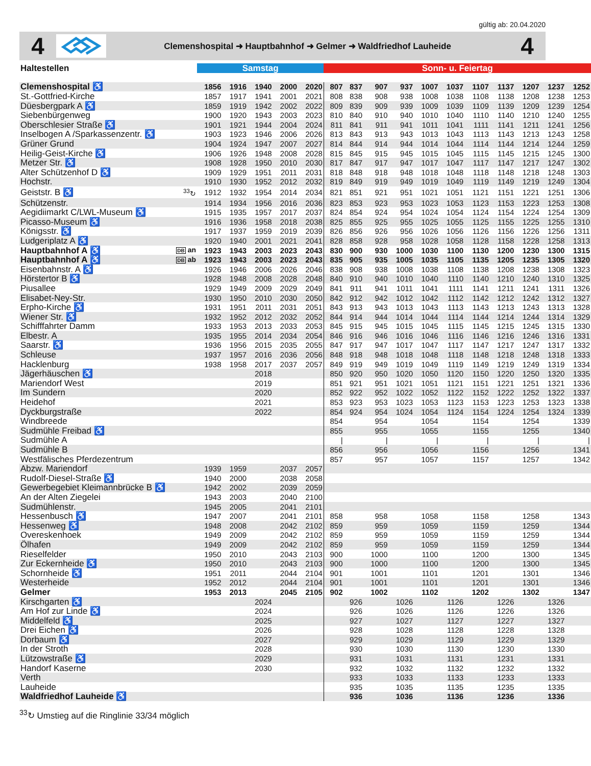gültig ab: 20.04.2020
4
Clemenshospital ➜ Hauptbahnhof ➜ Gelmer ➜ Waldfriedhof Lauheide
4
| Haltestellen | | Samstag | | | | | Sonn- u. Feiertag | | | | | | | | | | |
| --- | --- | --- | --- | --- | --- | --- | --- | --- | --- | --- | --- | --- | --- | --- | --- | --- | --- |
| Clemenshospital ♿ | | 1856 | 1916 | 1940 | 2000 | 2020 | 807 | 837 | 907 | 937 | 1007 | 1037 | 1107 | 1137 | 1207 | 1237 | 1252 |
| St.-Gottfried-Kirche | | 1857 | 1917 | 1941 | 2001 | 2021 | 808 | 838 | 908 | 938 | 1008 | 1038 | 1108 | 1138 | 1208 | 1238 | 1253 |
| Düesbergpark A ♿ | | 1859 | 1919 | 1942 | 2002 | 2022 | 809 | 839 | 909 | 939 | 1009 | 1039 | 1109 | 1139 | 1209 | 1239 | 1254 |
| Siebenbürgenweg | | 1900 | 1920 | 1943 | 2003 | 2023 | 810 | 840 | 910 | 940 | 1010 | 1040 | 1110 | 1140 | 1210 | 1240 | 1255 |
| Oberschlesier Straße ♿ | | 1901 | 1921 | 1944 | 2004 | 2024 | 811 | 841 | 911 | 941 | 1011 | 1041 | 1111 | 1141 | 1211 | 1241 | 1256 |
| Inselbogen A /Sparkassenzentr. ♿ | | 1903 | 1923 | 1946 | 2006 | 2026 | 813 | 843 | 913 | 943 | 1013 | 1043 | 1113 | 1143 | 1213 | 1243 | 1258 |
| Grüner Grund | | 1904 | 1924 | 1947 | 2007 | 2027 | 814 | 844 | 914 | 944 | 1014 | 1044 | 1114 | 1144 | 1214 | 1244 | 1259 |
| Heilig-Geist-Kirche ♿ | | 1906 | 1926 | 1948 | 2008 | 2028 | 815 | 845 | 915 | 945 | 1015 | 1045 | 1115 | 1145 | 1215 | 1245 | 1300 |
| Metzer Str. ♿ | | 1908 | 1928 | 1950 | 2010 | 2030 | 817 | 847 | 917 | 947 | 1017 | 1047 | 1117 | 1147 | 1217 | 1247 | 1302 |
| Alter Schützenhof D ♿ | | 1909 | 1929 | 1951 | 2011 | 2031 | 818 | 848 | 918 | 948 | 1018 | 1048 | 1118 | 1148 | 1218 | 1248 | 1303 |
| Hochstr. | | 1910 | 1930 | 1952 | 2012 | 2032 | 819 | 849 | 919 | 949 | 1019 | 1049 | 1119 | 1149 | 1219 | 1249 | 1304 |
| Geiststr. B ♿ | <sup>33</sup>↻ | 1912 | 1932 | 1954 | 2014 | 2034 | 821 | 851 | 921 | 951 | 1021 | 1051 | 1121 | 1151 | 1221 | 1251 | 1306 |
| Schützenstr. | | 1914 | 1934 | 1956 | 2016 | 2036 | 823 | 853 | 923 | 953 | 1023 | 1053 | 1123 | 1153 | 1223 | 1253 | 1308 |
| Aegidiimarkt C/LWL-Museum ♿ | | 1915 | 1935 | 1957 | 2017 | 2037 | 824 | 854 | 924 | 954 | 1024 | 1054 | 1124 | 1154 | 1224 | 1254 | 1309 |
| Picasso-Museum ♿ | | 1916 | 1936 | 1958 | 2018 | 2038 | 825 | 855 | 925 | 955 | 1025 | 1055 | 1125 | 1155 | 1225 | 1255 | 1310 |
| Königsstr. ♿ | | 1917 | 1937 | 1959 | 2019 | 2039 | 826 | 856 | 926 | 956 | 1026 | 1056 | 1126 | 1156 | 1226 | 1256 | 1311 |
| Ludgeriplatz A ♿ | | 1920 | 1940 | 2001 | 2021 | 2041 | 828 | 858 | 928 | 958 | 1028 | 1058 | 1128 | 1158 | 1228 | 1258 | 1313 |
| Hauptbahnhof A ♿ | DB an | 1923 | 1943 | 2003 | 2023 | 2043 | 830 | 900 | 930 | 1000 | 1030 | 1100 | 1130 | 1200 | 1230 | 1300 | 1315 |
| Hauptbahnhof A ♿ | DB ab | 1923 | 1943 | 2003 | 2023 | 2043 | 835 | 905 | 935 | 1005 | 1035 | 1105 | 1135 | 1205 | 1235 | 1305 | 1320 |
| Eisenbahnstr. A ♿ | | 1926 | 1946 | 2006 | 2026 | 2046 | 838 | 908 | 938 | 1008 | 1038 | 1108 | 1138 | 1208 | 1238 | 1308 | 1323 |
| Hörstertor B ♿ | | 1928 | 1948 | 2008 | 2028 | 2048 | 840 | 910 | 940 | 1010 | 1040 | 1110 | 1140 | 1210 | 1240 | 1310 | 1325 |
| Piusallee | | 1929 | 1949 | 2009 | 2029 | 2049 | 841 | 911 | 941 | 1011 | 1041 | 1111 | 1141 | 1211 | 1241 | 1311 | 1326 |
| Elisabet-Ney-Str. | | 1930 | 1950 | 2010 | 2030 | 2050 | 842 | 912 | 942 | 1012 | 1042 | 1112 | 1142 | 1212 | 1242 | 1312 | 1327 |
| Erpho-Kirche ♿ | | 1931 | 1951 | 2011 | 2031 | 2051 | 843 | 913 | 943 | 1013 | 1043 | 1113 | 1143 | 1213 | 1243 | 1313 | 1328 |
| Wiener Str. ♿ | | 1932 | 1952 | 2012 | 2032 | 2052 | 844 | 914 | 944 | 1014 | 1044 | 1114 | 1144 | 1214 | 1244 | 1314 | 1329 |
| Schifffahrter Damm | | 1933 | 1953 | 2013 | 2033 | 2053 | 845 | 915 | 945 | 1015 | 1045 | 1115 | 1145 | 1215 | 1245 | 1315 | 1330 |
| Elbestr. A | | 1935 | 1955 | 2014 | 2034 | 2054 | 846 | 916 | 946 | 1016 | 1046 | 1116 | 1146 | 1216 | 1246 | 1316 | 1331 |
| Saarstr. ♿ | | 1936 | 1956 | 2015 | 2035 | 2055 | 847 | 917 | 947 | 1017 | 1047 | 1117 | 1147 | 1217 | 1247 | 1317 | 1332 |
| Schleuse | | 1937 | 1957 | 2016 | 2036 | 2056 | 848 | 918 | 948 | 1018 | 1048 | 1118 | 1148 | 1218 | 1248 | 1318 | 1333 |
| Hacklenburg | | 1938 | 1958 | 2017 | 2037 | 2057 | 849 | 919 | 949 | 1019 | 1049 | 1119 | 1149 | 1219 | 1249 | 1319 | 1334 |
| Jägerhäuschen ♿ | | | | 2018 | | | 850 | 920 | 950 | 1020 | 1050 | 1120 | 1150 | 1220 | 1250 | 1320 | 1335 |
| Mariendorf West | | | | 2019 | | | 851 | 921 | 951 | 1021 | 1051 | 1121 | 1151 | 1221 | 1251 | 1321 | 1336 |
| Im Sundern | | | | 2020 | | | 852 | 922 | 952 | 1022 | 1052 | 1122 | 1152 | 1222 | 1252 | 1322 | 1337 |
| Heidehof | | | | 2021 | | | 853 | 923 | 953 | 1023 | 1053 | 1123 | 1153 | 1223 | 1253 | 1323 | 1338 |
| Dyckburgstraße | | | | 2022 | | | 854 | 924 | 954 | 1024 | 1054 | 1124 | 1154 | 1224 | 1254 | 1324 | 1339 |
| Windbreede | | | | | | | 854 | | 954 | | 1054 | | 1154 | | 1254 | | 1339 |
| Sudmühle Freibad ♿ | | | | | | | 855 | | 955 | | 1055 | | 1155 | | 1255 | | 1340 |
| Sudmühle A | | | | | | | / | | / | | / | | / | | / | | / |
| Sudmühle B | | | | | | | 856 | | 956 | | 1056 | | 1156 | | 1256 | | 1341 |
| Westfälisches Pferdezentrum | | | | | | | 857 | | 957 | | 1057 | | 1157 | | 1257 | | 1342 |
| Abzw. Mariendorf | | 1939 | 1959 | | 2037 | 2057 | | | | | | | | | | | |
| Rudolf-Diesel-Straße ♿ | | 1940 | 2000 | | 2038 | 2058 | | | | | | | | | | | |
| Gewerbegebiet Kleimannbrücke B ♿ | | 1942 | 2002 | | 2039 | 2059 | | | | | | | | | | | |
| An der Alten Ziegelei | | 1943 | 2003 | | 2040 | 2100 | | | | | | | | | | | |
| Sudmühlenstr. | | 1945 | 2005 | | 2041 | 2101 | | | | | | | | | | | |
| Hessenbusch ♿ | | 1947 | 2007 | | 2041 | 2101 | 858 | | 958 | | 1058 | | 1158 | | 1258 | | 1343 |
| Hessenweg ♿ | | 1948 | 2008 | | 2042 | 2102 | 859 | | 959 | | 1059 | | 1159 | | 1259 | | 1344 |
| Overeskenhoek | | 1949 | 2009 | | 2042 | 2102 | 859 | | 959 | | 1059 | | 1159 | | 1259 | | 1344 |
| Ölhafen | | 1949 | 2009 | | 2042 | 2102 | 859 | | 959 | | 1059 | | 1159 | | 1259 | | 1344 |
| Rieselfelder | | 1950 | 2010 | | 2043 | 2103 | 900 | | 1000 | | 1100 | | 1200 | | 1300 | | 1345 |
| Zur Eckernheide ♿ | | 1950 | 2010 | | 2043 | 2103 | 900 | | 1000 | | 1100 | | 1200 | | 1300 | | 1345 |
| Schornheide ♿ | | 1951 | 2011 | | 2044 | 2104 | 901 | | 1001 | | 1101 | | 1201 | | 1301 | | 1346 |
| Westerheide | | 1952 | 2012 | | 2044 | 2104 | 901 | | 1001 | | 1101 | | 1201 | | 1301 | | 1346 |
| Gelmer | | 1953 | 2013 | | 2045 | 2105 | 902 | | 1002 | | 1102 | | 1202 | | 1302 | | 1347 |
| Kirschgarten ♿ | | | | 2024 | | | | 926 | | 1026 | | 1126 | | 1226 | | 1326 | |
| Am Hof zur Linde ♿ | | | | 2024 | | | | 926 | | 1026 | | 1126 | | 1226 | | 1326 | |
| Middelfeld ♿ | | | | 2025 | | | | 927 | | 1027 | | 1127 | | 1227 | | 1327 | |
| Drei Eichen ♿ | | | | 2026 | | | | 928 | | 1028 | | 1128 | | 1228 | | 1328 | |
| Dorbaum ♿ | | | | 2027 | | | | 929 | | 1029 | | 1129 | | 1229 | | 1329 | |
| In der Stroth | | | | 2028 | | | | 930 | | 1030 | | 1130 | | 1230 | | 1330 | |
| Lützowstraße ♿ | | | | 2029 | | | | 931 | | 1031 | | 1131 | | 1231 | | 1331 | |
| Handorf Kaserne | | | | 2030 | | | | 932 | | 1032 | | 1132 | | 1232 | | 1332 | |
| Verth | | | | | | | | 933 | | 1033 | | 1133 | | 1233 | | 1333 | |
| Lauheide | | | | | | | | 935 | | 1035 | | 1135 | | 1235 | | 1335 | |
| Waldfriedhof Lauheide ♿ | | | | | | | | 936 | | 1036 | | 1136 | | 1236 | | 1336 | |
<sup>33</sup>↻ Umstieg auf die Ringlinie 33/34 möglich